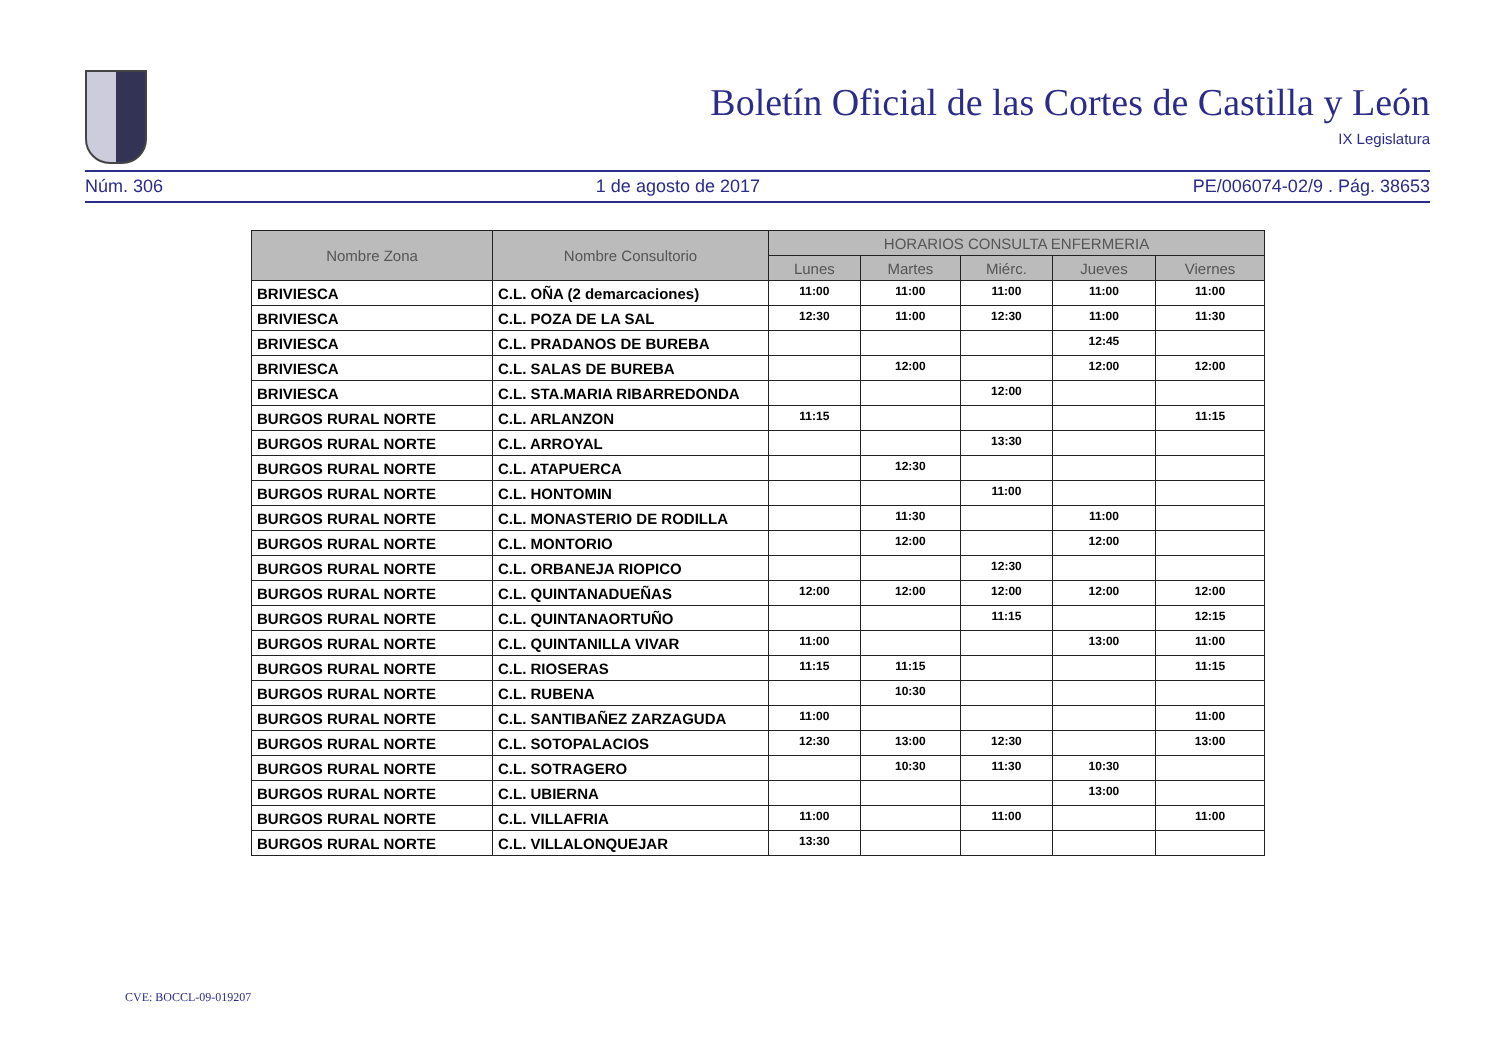Boletín Oficial de las Cortes de Castilla y León
IX Legislatura
Núm. 306 1 de agosto de 2017 PE/006074-02/9 . Pág. 38653
| Nombre Zona | Nombre Consultorio | HORARIOS CONSULTA ENFERMERIA | | | | |
| --- | --- | --- | --- | --- | --- | --- |
| | | Lunes | Martes | Miérc. | Jueves | Viernes |
| BRIVIESCA | C.L. OÑA (2 demarcaciones) | 11:00 | 11:00 | 11:00 | 11:00 | 11:00 |
| BRIVIESCA | C.L. POZA DE LA SAL | 12:30 | 11:00 | 12:30 | 11:00 | 11:30 |
| BRIVIESCA | C.L. PRADANOS DE BUREBA | | | | 12:45 | |
| BRIVIESCA | C.L. SALAS DE BUREBA | | 12:00 | | 12:00 | 12:00 |
| BRIVIESCA | C.L. STA.MARIA RIBARREDONDA | | | 12:00 | | |
| BURGOS RURAL NORTE | C.L. ARLANZON | 11:15 | | | | 11:15 |
| BURGOS RURAL NORTE | C.L. ARROYAL | | | 13:30 | | |
| BURGOS RURAL NORTE | C.L. ATAPUERCA | | 12:30 | | | |
| BURGOS RURAL NORTE | C.L. HONTOMIN | | | 11:00 | | |
| BURGOS RURAL NORTE | C.L. MONASTERIO DE RODILLA | | 11:30 | | 11:00 | |
| BURGOS RURAL NORTE | C.L. MONTORIO | | 12:00 | | 12:00 | |
| BURGOS RURAL NORTE | C.L. ORBANEJA RIOPICO | | | 12:30 | | |
| BURGOS RURAL NORTE | C.L. QUINTANADUEÑAS | 12:00 | 12:00 | 12:00 | 12:00 | 12:00 |
| BURGOS RURAL NORTE | C.L. QUINTANAORTUÑO | | | 11:15 | | 12:15 |
| BURGOS RURAL NORTE | C.L. QUINTANILLA VIVAR | 11:00 | | | 13:00 | 11:00 |
| BURGOS RURAL NORTE | C.L. RIOSERAS | 11:15 | 11:15 | | | 11:15 |
| BURGOS RURAL NORTE | C.L. RUBENA | | 10:30 | | | |
| BURGOS RURAL NORTE | C.L. SANTIBAÑEZ ZARZAGUDA | 11:00 | | | | 11:00 |
| BURGOS RURAL NORTE | C.L. SOTOPALACIOS | 12:30 | 13:00 | 12:30 | | 13:00 |
| BURGOS RURAL NORTE | C.L. SOTRAGERO | | 10:30 | 11:30 | 10:30 | |
| BURGOS RURAL NORTE | C.L. UBIERNA | | | | 13:00 | |
| BURGOS RURAL NORTE | C.L. VILLAFRIA | 11:00 | | 11:00 | | 11:00 |
| BURGOS RURAL NORTE | C.L. VILLALONQUEJAR | 13:30 | | | | |
CVE: BOCCL-09-019207